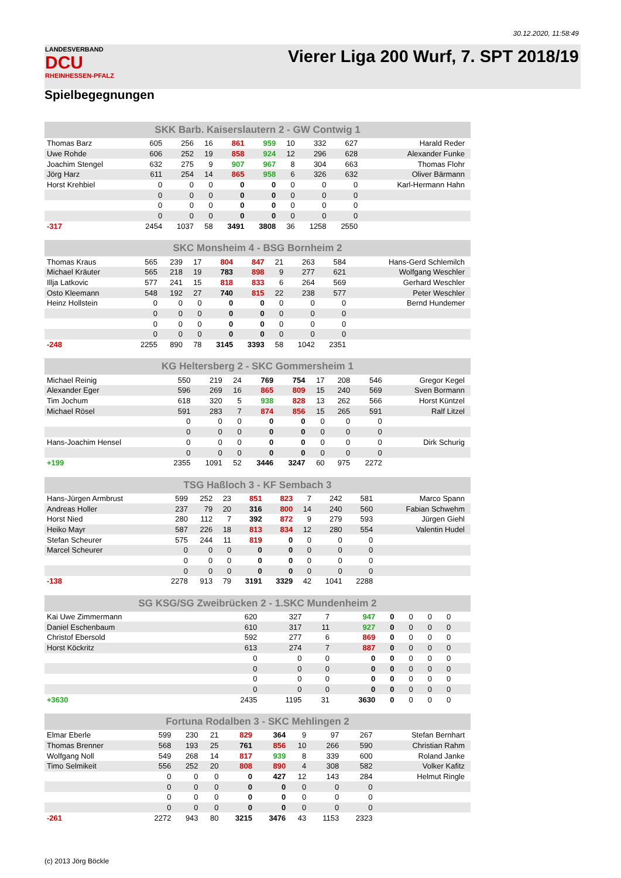30.12.2020, 11:58:49
LANDESVERBAND
DCU
RHEINHESSEN-PFALZ
Vierer Liga 200 Wurf, 7. SPT 2018/19
Spielbegegnungen
| SKK Barb. Kaiserslautern 2 - GW Contwig 1 | | | | | | | | | |
| --- | --- | --- | --- | --- | --- | --- | --- | --- | --- |
| Thomas Barz | 605 | 256 | 16 | 861 | 959 | 10 | 332 | 627 | Harald Reder |
| Uwe Rohde | 606 | 252 | 19 | 858 | 924 | 12 | 296 | 628 | Alexander Funke |
| Joachim Stengel | 632 | 275 | 9 | 907 | 967 | 8 | 304 | 663 | Thomas Flohr |
| Jörg Harz | 611 | 254 | 14 | 865 | 958 | 6 | 326 | 632 | Oliver Bärmann |
| Horst Krehbiel | 0 | 0 | 0 | 0 | 0 | 0 | 0 | 0 | Karl-Hermann Hahn |
| | 0 | 0 | 0 | 0 | 0 | 0 | 0 | 0 | |
| | 0 | 0 | 0 | 0 | 0 | 0 | 0 | 0 | |
| | 0 | 0 | 0 | 0 | 0 | 0 | 0 | 0 | |
| -317 | 2454 | 1037 | 58 | 3491 | 3808 | 36 | 1258 | 2550 | |
| SKC Monsheim 4 - BSG Bornheim 2 | | | | | | | | | |
| --- | --- | --- | --- | --- | --- | --- | --- | --- | --- |
| Thomas Kraus | 565 | 239 | 17 | 804 | 847 | 21 | 263 | 584 | Hans-Gerd Schlemilch |
| Michael Kräuter | 565 | 218 | 19 | 783 | 898 | 9 | 277 | 621 | Wolfgang Weschler |
| Illja Latkovic | 577 | 241 | 15 | 818 | 833 | 6 | 264 | 569 | Gerhard Weschler |
| Osto Kleemann | 548 | 192 | 27 | 740 | 815 | 22 | 238 | 577 | Peter Weschler |
| Heinz Hollstein | 0 | 0 | 0 | 0 | 0 | 0 | 0 | 0 | Bernd Hundemer |
| | 0 | 0 | 0 | 0 | 0 | 0 | 0 | 0 | |
| | 0 | 0 | 0 | 0 | 0 | 0 | 0 | 0 | |
| | 0 | 0 | 0 | 0 | 0 | 0 | 0 | 0 | |
| -248 | 2255 | 890 | 78 | 3145 | 3393 | 58 | 1042 | 2351 | |
| KG Heltersberg 2 - SKC Gommersheim 1 | | | | | | | | | |
| --- | --- | --- | --- | --- | --- | --- | --- | --- | --- |
| Michael Reinig | 550 | 219 | 24 | 769 | 754 | 17 | 208 | 546 | Gregor Kegel |
| Alexander Eger | 596 | 269 | 16 | 865 | 809 | 15 | 240 | 569 | Sven Bormann |
| Tim Jochum | 618 | 320 | 5 | 938 | 828 | 13 | 262 | 566 | Horst Küntzel |
| Michael Rösel | 591 | 283 | 7 | 874 | 856 | 15 | 265 | 591 | Ralf Litzel |
| | 0 | 0 | 0 | 0 | 0 | 0 | 0 | 0 | |
| | 0 | 0 | 0 | 0 | 0 | 0 | 0 | 0 | |
| Hans-Joachim Hensel | 0 | 0 | 0 | 0 | 0 | 0 | 0 | 0 | Dirk Schurig |
| | 0 | 0 | 0 | 0 | 0 | 0 | 0 | 0 | |
| +199 | 2355 | 1091 | 52 | 3446 | 3247 | 60 | 975 | 2272 | |
| TSG Haßloch 3 - KF Sembach 3 | | | | | | | | | |
| --- | --- | --- | --- | --- | --- | --- | --- | --- | --- |
| Hans-Jürgen Armbrust | 599 | 252 | 23 | 851 | 823 | 7 | 242 | 581 | Marco Spann |
| Andreas Holler | 237 | 79 | 20 | 316 | 800 | 14 | 240 | 560 | Fabian Schwehm |
| Horst Nied | 280 | 112 | 7 | 392 | 872 | 9 | 279 | 593 | Jürgen Giehl |
| Heiko Mayr | 587 | 226 | 18 | 813 | 834 | 12 | 280 | 554 | Valentin Hudel |
| Stefan Scheurer | 575 | 244 | 11 | 819 | 0 | 0 | 0 | 0 | |
| Marcel Scheurer | 0 | 0 | 0 | 0 | 0 | 0 | 0 | 0 | |
| | 0 | 0 | 0 | 0 | 0 | 0 | 0 | 0 | |
| | 0 | 0 | 0 | 0 | 0 | 0 | 0 | 0 | |
| -138 | 2278 | 913 | 79 | 3191 | 3329 | 42 | 1041 | 2288 | |
| SG KSG/SG Zweibrücken 2 - 1.SKC Mundenheim 2 | | | | | | | | | |
| --- | --- | --- | --- | --- | --- | --- | --- | --- | --- |
| Kai Uwe Zimmermann | 620 | 327 | 7 | 947 | 0 | 0 | 0 | 0 | |
| Daniel Eschenbaum | 610 | 317 | 11 | 927 | 0 | 0 | 0 | 0 | |
| Christof Ebersold | 592 | 277 | 6 | 869 | 0 | 0 | 0 | 0 | |
| Horst Köckritz | 613 | 274 | 7 | 887 | 0 | 0 | 0 | 0 | |
| | 0 | 0 | 0 | 0 | 0 | 0 | 0 | 0 | |
| | 0 | 0 | 0 | 0 | 0 | 0 | 0 | 0 | |
| | 0 | 0 | 0 | 0 | 0 | 0 | 0 | 0 | |
| | 0 | 0 | 0 | 0 | 0 | 0 | 0 | 0 | |
| +3630 | 2435 | 1195 | 31 | 3630 | 0 | 0 | 0 | 0 | |
| Fortuna Rodalben 3 - SKC Mehlingen 2 | | | | | | | | | |
| --- | --- | --- | --- | --- | --- | --- | --- | --- | --- |
| Elmar Eberle | 599 | 230 | 21 | 829 | 364 | 9 | 97 | 267 | Stefan Bernhart |
| Thomas Brenner | 568 | 193 | 25 | 761 | 856 | 10 | 266 | 590 | Christian Rahm |
| Wolfgang Noll | 549 | 268 | 14 | 817 | 939 | 8 | 339 | 600 | Roland Janke |
| Timo Selmikeit | 556 | 252 | 20 | 808 | 890 | 4 | 308 | 582 | Volker Kafitz |
| | 0 | 0 | 0 | 0 | 427 | 12 | 143 | 284 | Helmut Ringle |
| | 0 | 0 | 0 | 0 | 0 | 0 | 0 | 0 | |
| | 0 | 0 | 0 | 0 | 0 | 0 | 0 | 0 | |
| | 0 | 0 | 0 | 0 | 0 | 0 | 0 | 0 | |
| -261 | 2272 | 943 | 80 | 3215 | 3476 | 43 | 1153 | 2323 | |
(c) 2013 Jörg Böckle